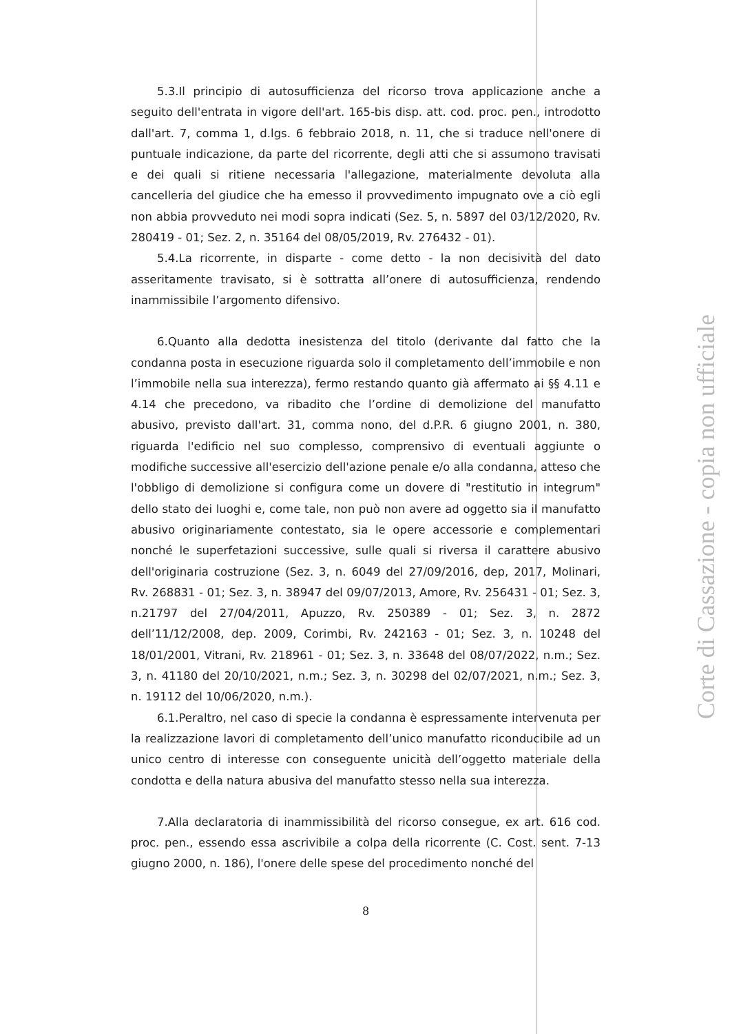5.3.Il principio di autosufficienza del ricorso trova applicazione anche a seguito dell'entrata in vigore dell'art. 165-bis disp. att. cod. proc. pen., introdotto dall'art. 7, comma 1, d.lgs. 6 febbraio 2018, n. 11, che si traduce nell'onere di puntuale indicazione, da parte del ricorrente, degli atti che si assumono travisati e dei quali si ritiene necessaria l'allegazione, materialmente devoluta alla cancelleria del giudice che ha emesso il provvedimento impugnato ove a ciò egli non abbia provveduto nei modi sopra indicati (Sez. 5, n. 5897 del 03/12/2020, Rv. 280419 - 01; Sez. 2, n. 35164 del 08/05/2019, Rv. 276432 - 01).
5.4.La ricorrente, in disparte - come detto - la non decisività del dato asseritamente travisato, si è sottratta all’onere di autosufficienza, rendendo inammissibile l’argomento difensivo.
6.Quanto alla dedotta inesistenza del titolo (derivante dal fatto che la condanna posta in esecuzione riguarda solo il completamento dell’immobile e non l’immobile nella sua interezza), fermo restando quanto già affermato ai §§ 4.11 e 4.14 che precedono, va ribadito che l’ordine di demolizione del manufatto abusivo, previsto dall'art. 31, comma nono, del d.P.R. 6 giugno 2001, n. 380, riguarda l'edificio nel suo complesso, comprensivo di eventuali aggiunte o modifiche successive all'esercizio dell'azione penale e/o alla condanna, atteso che l'obbligo di demolizione si configura come un dovere di "restitutio in integrum" dello stato dei luoghi e, come tale, non può non avere ad oggetto sia il manufatto abusivo originariamente contestato, sia le opere accessorie e complementari nonché le superfetazioni successive, sulle quali si riversa il carattere abusivo dell'originaria costruzione (Sez. 3, n. 6049 del 27/09/2016, dep, 2017, Molinari, Rv. 268831 - 01; Sez. 3, n. 38947 del 09/07/2013, Amore, Rv. 256431 - 01; Sez. 3, n.21797 del 27/04/2011, Apuzzo, Rv. 250389 - 01; Sez. 3, n. 2872 dell’11/12/2008, dep. 2009, Corimbi, Rv. 242163 - 01; Sez. 3, n. 10248 del 18/01/2001, Vitrani, Rv. 218961 - 01; Sez. 3, n. 33648 del 08/07/2022, n.m.; Sez. 3, n. 41180 del 20/10/2021, n.m.; Sez. 3, n. 30298 del 02/07/2021, n.m.; Sez. 3, n. 19112 del 10/06/2020, n.m.).
6.1.Peraltro, nel caso di specie la condanna è espressamente intervenuta per la realizzazione lavori di completamento dell’unico manufatto riconducibile ad un unico centro di interesse con conseguente unicità dell’oggetto materiale della condotta e della natura abusiva del manufatto stesso nella sua interezza.
7.Alla declaratoria di inammissibilità del ricorso consegue, ex art. 616 cod. proc. pen., essendo essa ascrivibile a colpa della ricorrente (C. Cost. sent. 7-13 giugno 2000, n. 186), l'onere delle spese del procedimento nonché del
8
Corte di Cassazione - copia non ufficiale